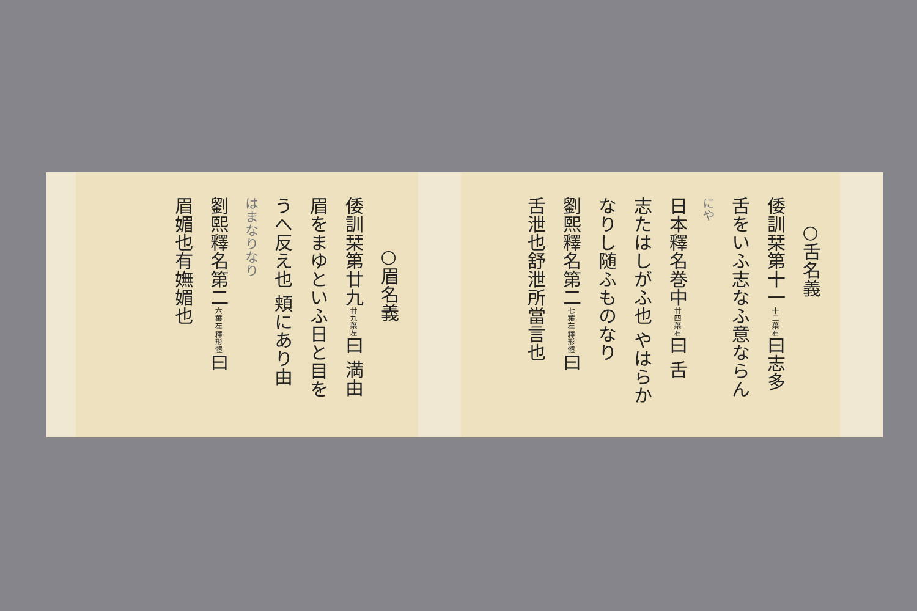○舌名義
倭訓栞第十一十二葉右曰志多
舌をいふ志なふ意ならん
にや
日本釋名巻中廿四葉右曰 舌
志たはしがふ也 やはらか
なりし随ふものなり
劉熙釋名第二七葉左 釋形體曰
舌泄也舒泄所當言也
○眉名義
倭訓栞第廿九廿九葉左曰 満由
眉をまゆといふ日と目を
うへ反え也 頬にあり由
はまなりなり
劉熙釋名第二六葉左 釋形體曰
眉媚也有嫵媚也